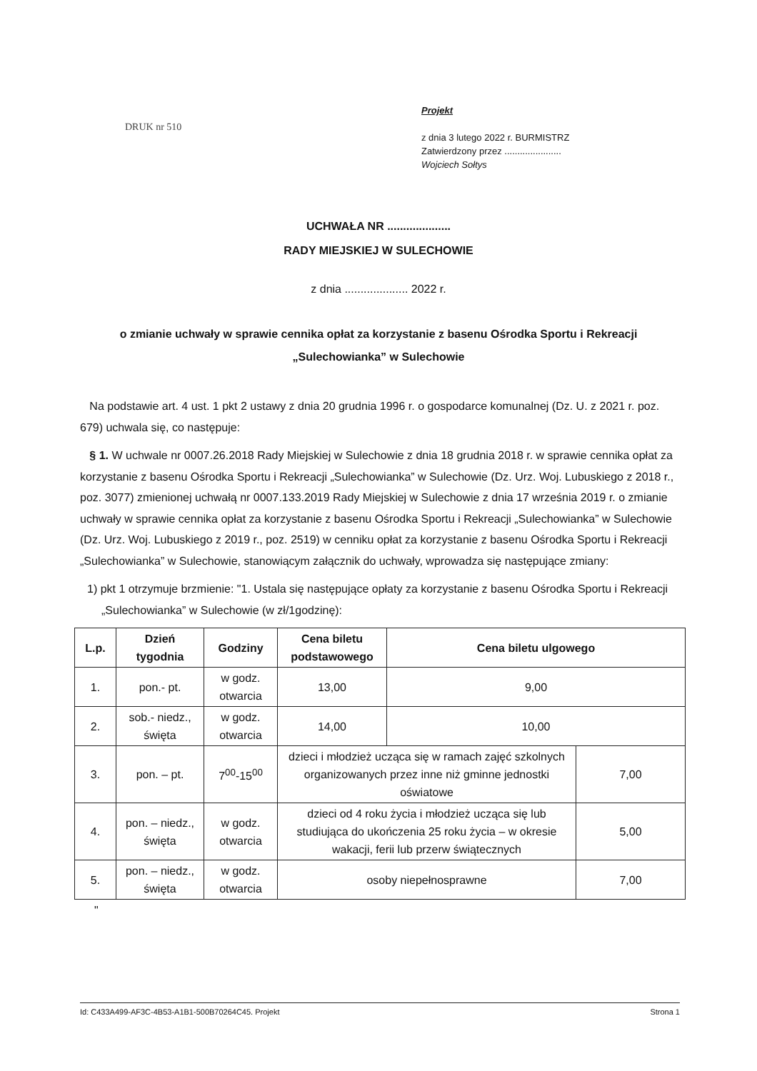DRUK nr 510
Projekt
z dnia 3 lutego 2022 r. BURMISTRZ
Zatwierdzony przez ......................
Wojciech Sołtys
UCHWAŁA NR ....................
RADY MIEJSKIEJ W SULECHOWIE
z dnia .................... 2022 r.
o zmianie uchwały w sprawie cennika opłat za korzystanie z basenu Ośrodka Sportu i Rekreacji „Sulechowianka” w Sulechowie
Na podstawie art. 4 ust. 1 pkt 2 ustawy z dnia 20 grudnia 1996 r. o gospodarce komunalnej (Dz. U. z 2021 r. poz. 679) uchwala się, co następuje:
§ 1. W uchwale nr 0007.26.2018 Rady Miejskiej w Sulechowie z dnia 18 grudnia 2018 r. w sprawie cennika opłat za korzystanie z basenu Ośrodka Sportu i Rekreacji „Sulechowianka” w Sulechowie (Dz. Urz. Woj. Lubuskiego z 2018 r., poz. 3077) zmienionej uchwałą nr 0007.133.2019 Rady Miejskiej w Sulechowie z dnia 17 września 2019 r. o zmianie uchwały w sprawie cennika opłat za korzystanie z basenu Ośrodka Sportu i Rekreacji „Sulechowianka” w Sulechowie (Dz. Urz. Woj. Lubuskiego z 2019 r., poz. 2519) w cenniku opłat za korzystanie z basenu Ośrodka Sportu i Rekreacji „Sulechowianka” w Sulechowie, stanowiącym załącznik do uchwały, wprowadza się następujące zmiany:
1) pkt 1 otrzymuje brzmienie: "1. Ustala się następujące opłaty za korzystanie z basenu Ośrodka Sportu i Rekreacji „Sulechowianka” w Sulechowie (w zł/1godzinę):
| L.p. | Dzień tygodnia | Godziny | Cena biletu podstawowego | Cena biletu ulgowego | |
| --- | --- | --- | --- | --- | --- |
| 1. | pon.- pt. | w godz. otwarcia | 13,00 | 9,00 | |
| 2. | sob.- niedz., święta | w godz. otwarcia | 14,00 | 10,00 | |
| 3. | pon. – pt. | 7<sup>00</sup>-15<sup>00</sup> | dzieci i młodzież ucząca się w ramach zajęć szkolnych organizowanych przez inne niż gminne jednostki oświatowe | | 7,00 |
| 4. | pon. – niedz., święta | w godz. otwarcia | dzieci od 4 roku życia i młodzież ucząca się lub studiująca do ukończenia 25 roku życia – w okresie wakacji, ferii lub przerw świątecznych | | 5,00 |
| 5. | pon. – niedz., święta | w godz. otwarcia | osoby niepełnosprawne | | 7,00 |
"
Id: C433A499-AF3C-4B53-A1B1-500B70264C45. Projekt Strona 1